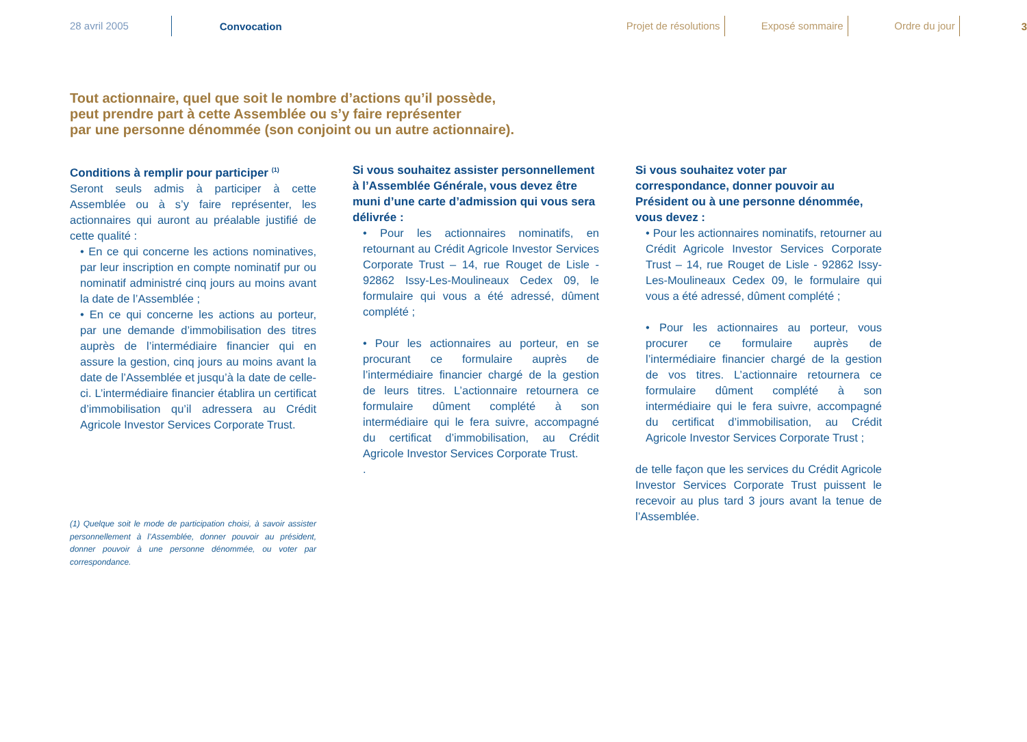28 avril 2005
Convocation
Projet de résolutions Exposé sommaire Ordre du jour
3
Tout actionnaire, quel que soit le nombre d’actions qu’il possède,
peut prendre part à cette Assemblée ou s’y faire représenter
par une personne dénommée (son conjoint ou un autre actionnaire).
Conditions à remplir pour participer <sup>(1)</sup>
Seront seuls admis à participer à cette Assemblée ou à s’y faire représenter, les actionnaires qui auront au préalable justifié de cette qualité :
• En ce qui concerne les actions nominatives, par leur inscription en compte nominatif pur ou nominatif administré cinq jours au moins avant la date de l’Assemblée ;
• En ce qui concerne les actions au porteur, par une demande d’immobilisation des titres auprès de l’intermédiaire financier qui en assure la gestion, cinq jours au moins avant la date de l’Assemblée et jusqu’à la date de celle-ci. L’intermédiaire financier établira un certificat d’immobilisation qu’il adressera au Crédit Agricole Investor Services Corporate Trust.
Si vous souhaitez assister personnellement à l’Assemblée Générale, vous devez être muni d’une carte d’admission qui vous sera délivrée :
• Pour les actionnaires nominatifs, en retournant au Crédit Agricole Investor Services Corporate Trust – 14, rue Rouget de Lisle - 92862 Issy-Les-Moulineaux Cedex 09, le formulaire qui vous a été adressé, dûment complété ;
• Pour les actionnaires au porteur, en se procurant ce formulaire auprès de l’intermédiaire financier chargé de la gestion de leurs titres. L’actionnaire retournera ce formulaire dûment complété à son intermédiaire qui le fera suivre, accompagné du certificat d’immobilisation, au Crédit Agricole Investor Services Corporate Trust.
.
Si vous souhaitez voter par correspondance, donner pouvoir au Président ou à une personne dénommée, vous devez :
• Pour les actionnaires nominatifs, retourner au Crédit Agricole Investor Services Corporate Trust – 14, rue Rouget de Lisle - 92862 Issy-Les-Moulineaux Cedex 09, le formulaire qui vous a été adressé, dûment complété ;
• Pour les actionnaires au porteur, vous procurer ce formulaire auprès de l’intermédiaire financier chargé de la gestion de vos titres. L’actionnaire retournera ce formulaire dûment complété à son intermédiaire qui le fera suivre, accompagné du certificat d’immobilisation, au Crédit Agricole Investor Services Corporate Trust ;
de telle façon que les services du Crédit Agricole Investor Services Corporate Trust puissent le recevoir au plus tard 3 jours avant la tenue de l’Assemblée.
(1) Quelque soit le mode de participation choisi, à savoir assister personnellement à l’Assemblée, donner pouvoir au président, donner pouvoir à une personne dénommée, ou voter par correspondance.